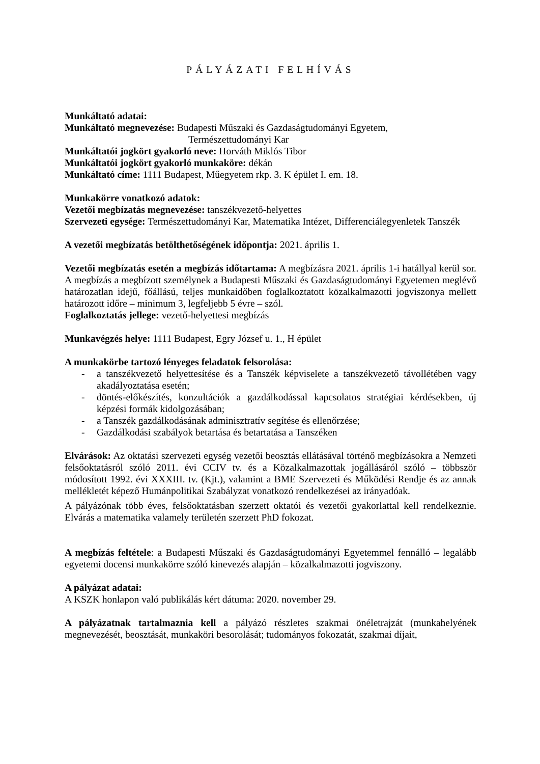PÁLYÁZATI FELHÍVÁS
Munkáltató adatai:
Munkáltató megnevezése: Budapesti Műszaki és Gazdaságtudományi Egyetem,
Természettudományi Kar
Munkáltatói jogkört gyakorló neve: Horváth Miklós Tibor
Munkáltatói jogkört gyakorló munkaköre: dékán
Munkáltató címe: 1111 Budapest, Műegyetem rkp. 3. K épület I. em. 18.
Munkakörre vonatkozó adatok:
Vezetői megbízatás megnevezése: tanszékvezető-helyettes
Szervezeti egysége: Természettudományi Kar, Matematika Intézet, Differenciálegyenletek Tanszék
A vezetői megbízatás betölthetőségének időpontja: 2021. április 1.
Vezetői megbízatás esetén a megbízás időtartama: A megbízásra 2021. április 1-i hatállyal kerül sor. A megbízás a megbízott személynek a Budapesti Műszaki és Gazdaságtudományi Egyetemen meglévő határozatlan idejű, főállású, teljes munkaidőben foglalkoztatott közalkalmazotti jogviszonya mellett határozott időre – minimum 3, legfeljebb 5 évre – szól.
Foglalkoztatás jellege: vezető-helyettesi megbízás
Munkavégzés helye: 1111 Budapest, Egry József u. 1., H épület
A munkakörbe tartozó lényeges feladatok felsorolása:
- a tanszékvezető helyettesítése és a Tanszék képviselete a tanszékvezető távollétében vagy akadályoztatása esetén;
- döntés-előkészítés, konzultációk a gazdálkodással kapcsolatos stratégiai kérdésekben, új képzési formák kidolgozásában;
- a Tanszék gazdálkodásának adminisztratív segítése és ellenőrzése;
- Gazdálkodási szabályok betartása és betartatása a Tanszéken
Elvárások: Az oktatási szervezeti egység vezetői beosztás ellátásával történő megbízásokra a Nemzeti felsőoktatásról szóló 2011. évi CCIV tv. és a Közalkalmazottak jogállásáról szóló – többször módosított 1992. évi XXXIII. tv. (Kjt.), valamint a BME Szervezeti és Működési Rendje és az annak mellékletét képező Humánpolitikai Szabályzat vonatkozó rendelkezései az irányadóak.
A pályázónak több éves, felsőoktatásban szerzett oktatói és vezetői gyakorlattal kell rendelkeznie. Elvárás a matematika valamely területén szerzett PhD fokozat.
A megbízás feltétele: a Budapesti Műszaki és Gazdaságtudományi Egyetemmel fennálló – legalább egyetemi docensi munkakörre szóló kinevezés alapján – közalkalmazotti jogviszony.
A pályázat adatai:
A KSZK honlapon való publikálás kért dátuma: 2020. november 29.
A pályázatnak tartalmaznia kell a pályázó részletes szakmai önéletrajzát (munkahelyének megnevezését, beosztását, munkaköri besorolását; tudományos fokozatát, szakmai díjait,